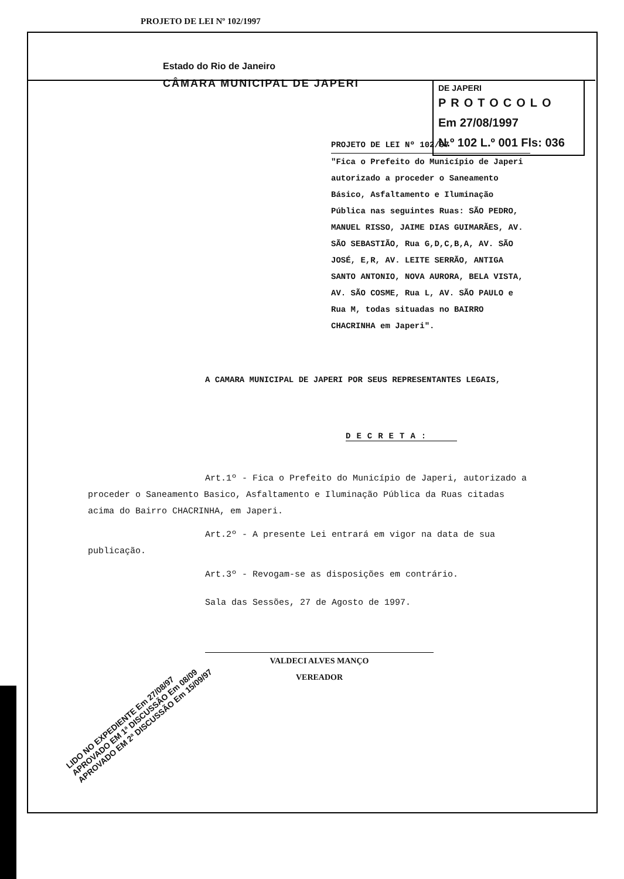PROJETO DE LEI Nº 102/1997
Estado do Rio de Janeiro
CÂMARA MUNICIPAL DE JAPERI
DE JAPERI
PROTOCOLO
Em 27/08/1997
N.º 102 L.º 001 Fls: 036
PROJETO DE LEI Nº 102/97
"Fica o Prefeito do Município de Japeri autorizado a proceder o Saneamento Básico, Asfaltamento e Iluminação Pública nas seguintes Ruas: SÃO PEDRO, MANUEL RISSO, JAIME DIAS GUIMARÃES, AV. SÃO SEBASTIÃO, Rua G,D,C,B,A, AV. SÃO JOSÉ, E,R, AV. LEITE SERRÃO, ANTIGA SANTO ANTONIO, NOVA AURORA, BELA VISTA, AV. SÃO COSME, Rua L, AV. SÃO PAULO e Rua M, todas situadas no BAIRRO CHACRINHA em Japeri".
A CAMARA MUNICIPAL DE JAPERI POR SEUS REPRESENTANTES LEGAIS,
DECRETA:
Art.1º - Fica o Prefeito do Município de Japeri, autorizado a proceder o Saneamento Basico, Asfaltamento e Iluminação Pública da Ruas citadas acima do Bairro CHACRINHA, em Japeri.
Art.2º - A presente Lei entrará em vigor na data de sua publicação.
Art.3º - Revogam-se as disposições em contrário.
Sala das Sessões, 27 de Agosto de 1997.
VALDECI ALVES MANÇO
VEREADOR
LIDO NO EXPEDIENTE Em 27/08/97
APROVADO EM 1ª DISCUSSÃO Em 08/09
APROVADO EM 2ª DISCUSSÃO Em 15/09/97